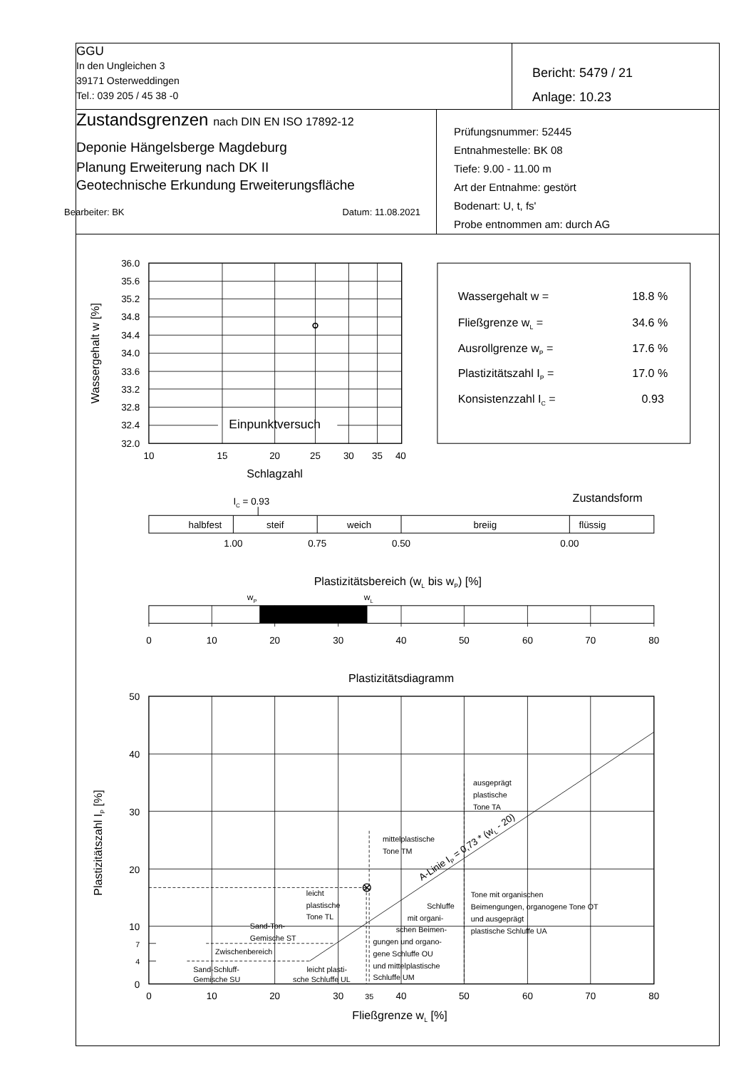| GGU In den Ungleichen 3 39171 Osterweddingen Tel.: 039 205 / 45 38 -0 | Bericht: 5479 / 21 Anlage: 10.23 |
| Zustandsgrenzen nach DIN EN ISO 17892-12 Deponie Hängelsberge Magdeburg Planung Erweiterung nach DK II Geotechnische Erkundung Erweiterungsfläche Bearbeiter: BK Datum: 11.08.2021 | Prüfungsnummer: 52445 Entnahmestelle: BK 08 Tiefe: 9.00 - 11.00 m Art der Entnahme: gestört Bodenart: U, t, fs' Probe entnommen am: durch AG |
36.0
35.6
35.2
34.8
34.4
34.0
33.6
33.2
32.8
32.4
32.0
Wassergehalt w [%]
Einpunktversuch
10
15
20
25
30
35
40
Schlagzahl
Wassergehalt w =
18.8 %
Fließgrenze wL =
34.6 %
Ausrollgrenze wP =
17.6 %
Plastizitätszahl IP =
17.0 %
Konsistenzzahl IC =
0.93
IC = 0.93
Zustandsform
halbfest
steif
weich
breiig
flüssig
1.00
0.75
0.50
0.00
Plastizitätsbereich (wL bis wP) [%]
wP
wL
0
10
20
30
40
50
60
70
80
Plastizitätsdiagramm
50
40
30
20
10
7
4
0
Plastizitätszahl IP [%]
ausgeprägt
plastische
Tone TA
mittelplastische
Tone TM
Tone mit organischen
Beimengungen, organogene Tone OT
und ausgeprägt
plastische Schluffe UA
leicht
plastische
Tone TL
Schluffe
mit organi-
schen Beimen-
gungen und organo-
gene Schluffe OU
und mittelplastische
Schluffe UM
Sand-Ton-
Gemische ST
Zwischenbereich
Sand-Schluff-
Gemische SU
leicht plasti-
sche Schluffe UL
A-Linie IP = 0,73 * (wL - 20)
0
10
20
30
35
40
50
60
70
80
Fließgrenze wL [%]